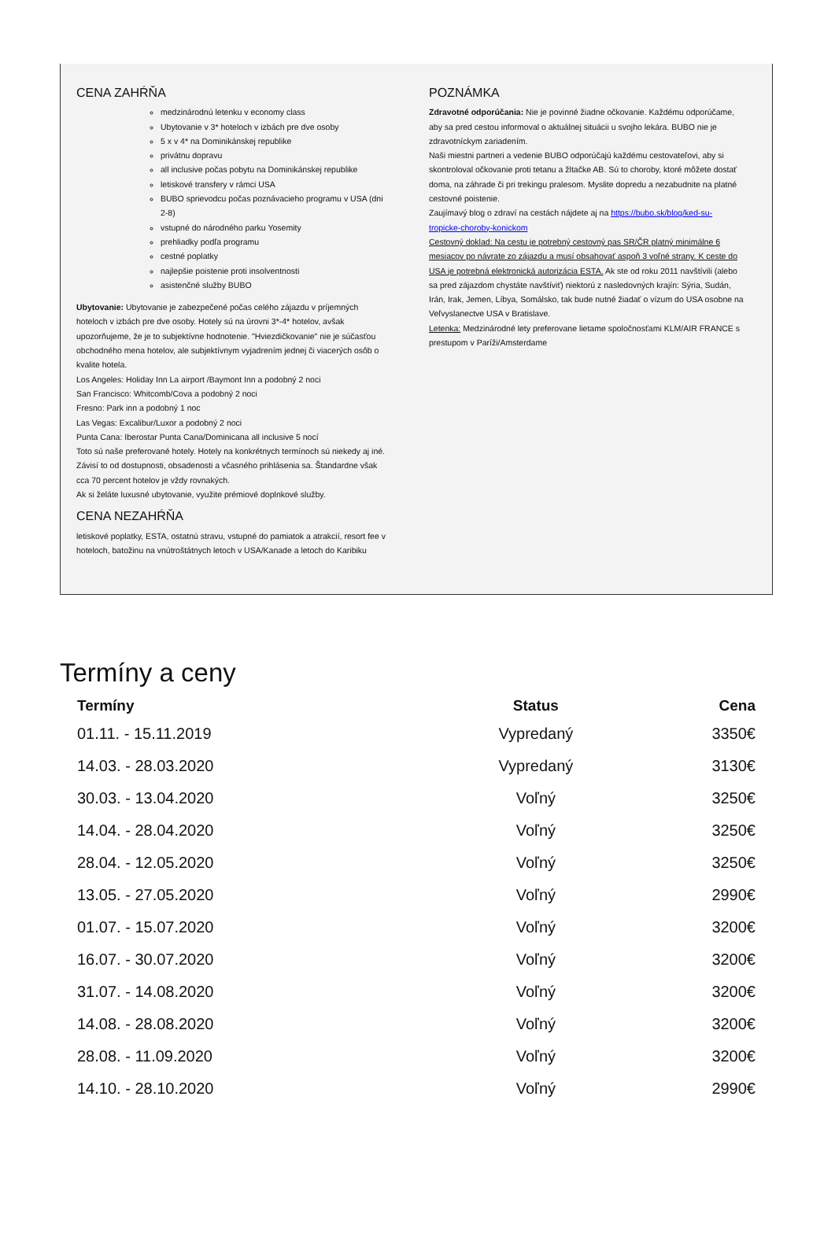CENA ZAHŔŇA
medzinárodnú letenku v economy class
Ubytovanie v 3* hoteloch v izbách pre dve osoby
5 x v 4* na Dominikánskej republike
privátnu dopravu
all inclusive počas pobytu na Dominikánskej republike
letiskové transfery v rámci USA
BUBO sprievodcu počas poznávacieho programu v USA (dni 2-8)
vstupné do národného parku Yosemity
prehliadky podľa programu
cestné poplatky
najlepšie poistenie proti insolventnosti
asistenčné služby BUBO
Ubytovanie: Ubytovanie je zabezpečené počas celého zájazdu v príjemných hoteloch v izbách pre dve osoby. Hotely sú na úrovni 3*-4* hotelov, avšak upozorňujeme, že je to subjektívne hodnotenie. "Hviezdičkovanie" nie je súčasťou obchodného mena hotelov, ale subjektívnym vyjadrením jednej či viacerých osôb o kvalite hotela.
Los Angeles: Holiday Inn La airport /Baymont Inn a podobný 2 noci
San Francisco: Whitcomb/Cova a podobný 2 noci
Fresno: Park inn a podobný 1 noc
Las Vegas: Excalibur/Luxor a podobný 2 noci
Punta Cana: Iberostar Punta Cana/Dominicana all inclusive 5 nocí
Toto sú naše preferované hotely. Hotely na konkrétnych termínoch sú niekedy aj iné. Závisí to od dostupnosti, obsadenosti a včasného prihlásenia sa. Štandardne však cca 70 percent hotelov je vždy rovnakých.
Ak si želáte luxusné ubytovanie, využite prémiové doplnkové služby.
CENA NEZAHŔŇA
letiskové poplatky, ESTA, ostatnú stravu, vstupné do pamiatok a atrakcií, resort fee v hoteloch, batožinu na vnútroštátnych letoch v USA/Kanade a letoch do Karibiku
POZNÁMKA
Zdravotné odporúčania: Nie je povinné žiadne očkovanie. Každému odporúčame, aby sa pred cestou informoval o aktuálnej situácii u svojho lekára. BUBO nie je zdravotníckym zariadením.
Naši miestni partneri a vedenie BUBO odporúčajú každému cestovateľovi, aby si skontroloval očkovanie proti tetanu a žltačke AB. Sú to choroby, ktoré môžete dostať doma, na záhrade či pri trekingu pralesom. Myslite dopredu a nezabudnite na platné cestovné poistenie.
Zaujímavý blog o zdraví na cestách nájdete aj na https://bubo.sk/blog/ked-su-tropicke-choroby-konickom
Cestovný doklad: Na cestu je potrebný cestovný pas SR/ČR platný minimálne 6 mesiacov po návrate zo zájazdu a musí obsahovať aspoň 3 voľné strany. K ceste do USA je potrebná elektronická autorizácia ESTA. Ak ste od roku 2011 navštívili (alebo sa pred zájazdom chystáte navštíviť) niektorú z nasledovných krajín: Sýria, Sudán, Irán, Irak, Jemen, Líbya, Somálsko, tak bude nutné žiadať o vízum do USA osobne na Veľvyslanectve USA v Bratislave.
Letenka: Medzinárodné lety preferovane lietame spoločnosťami KLM/AIR FRANCE s prestupom v Paríži/Amsterdame
Termíny a ceny
| Termíny | Status | Cena |
| --- | --- | --- |
| 01.11. - 15.11.2019 | Vypredaný | 3350€ |
| 14.03. - 28.03.2020 | Vypredaný | 3130€ |
| 30.03. - 13.04.2020 | Voľný | 3250€ |
| 14.04. - 28.04.2020 | Voľný | 3250€ |
| 28.04. - 12.05.2020 | Voľný | 3250€ |
| 13.05. - 27.05.2020 | Voľný | 2990€ |
| 01.07. - 15.07.2020 | Voľný | 3200€ |
| 16.07. - 30.07.2020 | Voľný | 3200€ |
| 31.07. - 14.08.2020 | Voľný | 3200€ |
| 14.08. - 28.08.2020 | Voľný | 3200€ |
| 28.08. - 11.09.2020 | Voľný | 3200€ |
| 14.10. - 28.10.2020 | Voľný | 2990€ |